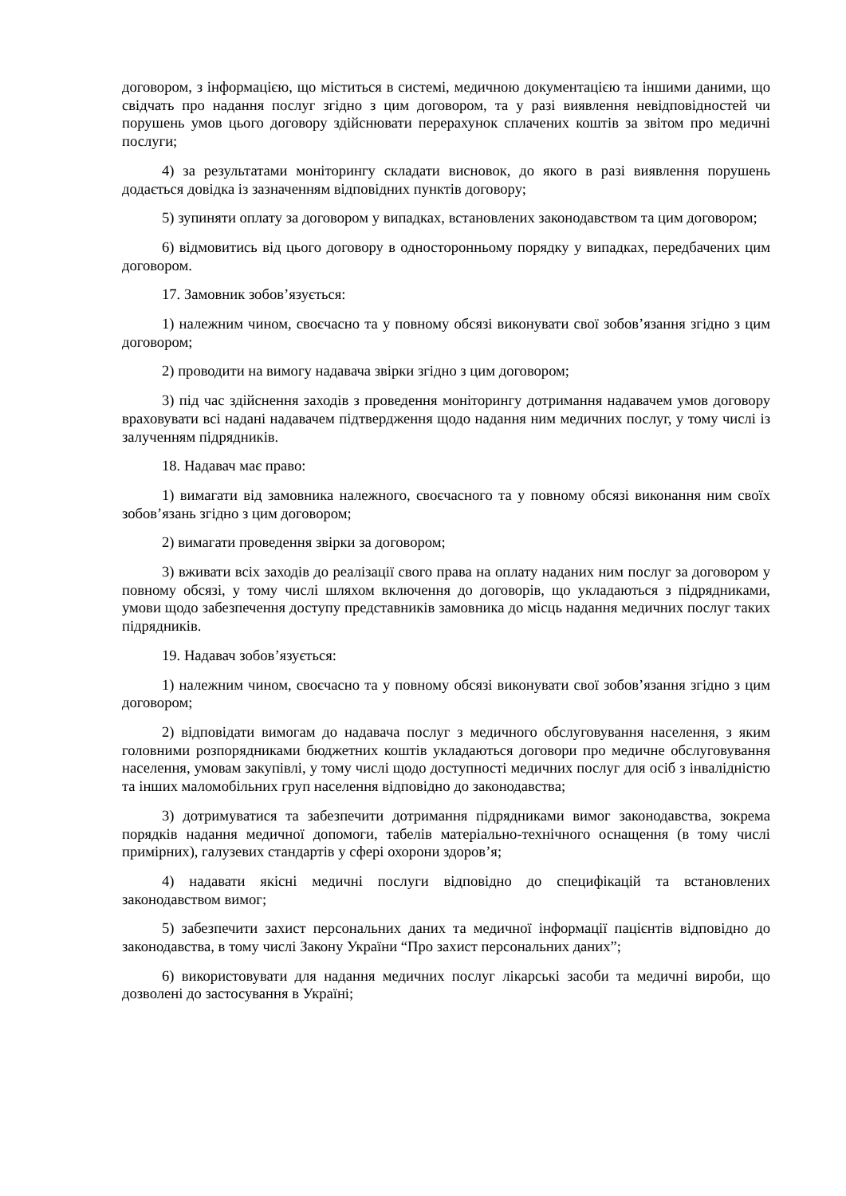договором, з інформацією, що міститься в системі, медичною документацією та іншими даними, що свідчать про надання послуг згідно з цим договором, та у разі виявлення невідповідностей чи порушень умов цього договору здійснювати перерахунок сплачених коштів за звітом про медичні послуги;
4) за результатами моніторингу складати висновок, до якого в разі виявлення порушень додається довідка із зазначенням відповідних пунктів договору;
5) зупиняти оплату за договором у випадках, встановлених законодавством та цим договором;
6) відмовитись від цього договору в односторонньому порядку у випадках, передбачених цим договором.
17. Замовник зобов’язується:
1) належним чином, своєчасно та у повному обсязі виконувати свої зобов’язання згідно з цим договором;
2) проводити на вимогу надавача звірки згідно з цим договором;
3) під час здійснення заходів з проведення моніторингу дотримання надавачем умов договору враховувати всі надані надавачем підтвердження щодо надання ним медичних послуг, у тому числі із залученням підрядників.
18. Надавач має право:
1) вимагати від замовника належного, своєчасного та у повному обсязі виконання ним своїх зобов’язань згідно з цим договором;
2) вимагати проведення звірки за договором;
3) вживати всіх заходів до реалізації свого права на оплату наданих ним послуг за договором у повному обсязі, у тому числі шляхом включення до договорів, що укладаються з підрядниками, умови щодо забезпечення доступу представників замовника до місць надання медичних послуг таких підрядників.
19. Надавач зобов’язується:
1) належним чином, своєчасно та у повному обсязі виконувати свої зобов’язання згідно з цим договором;
2) відповідати вимогам до надавача послуг з медичного обслуговування населення, з яким головними розпорядниками бюджетних коштів укладаються договори про медичне обслуговування населення, умовам закупівлі, у тому числі щодо доступності медичних послуг для осіб з інвалідністю та інших маломобільних груп населення відповідно до законодавства;
3) дотримуватися та забезпечити дотримання підрядниками вимог законодавства, зокрема порядків надання медичної допомоги, табелів матеріально-технічного оснащення (в тому числі примірних), галузевих стандартів у сфері охорони здоров’я;
4) надавати якісні медичні послуги відповідно до специфікацій та встановлених законодавством вимог;
5) забезпечити захист персональних даних та медичної інформації пацієнтів відповідно до законодавства, в тому числі Закону України “Про захист персональних даних”;
6) використовувати для надання медичних послуг лікарські засоби та медичні вироби, що дозволені до застосування в Україні;